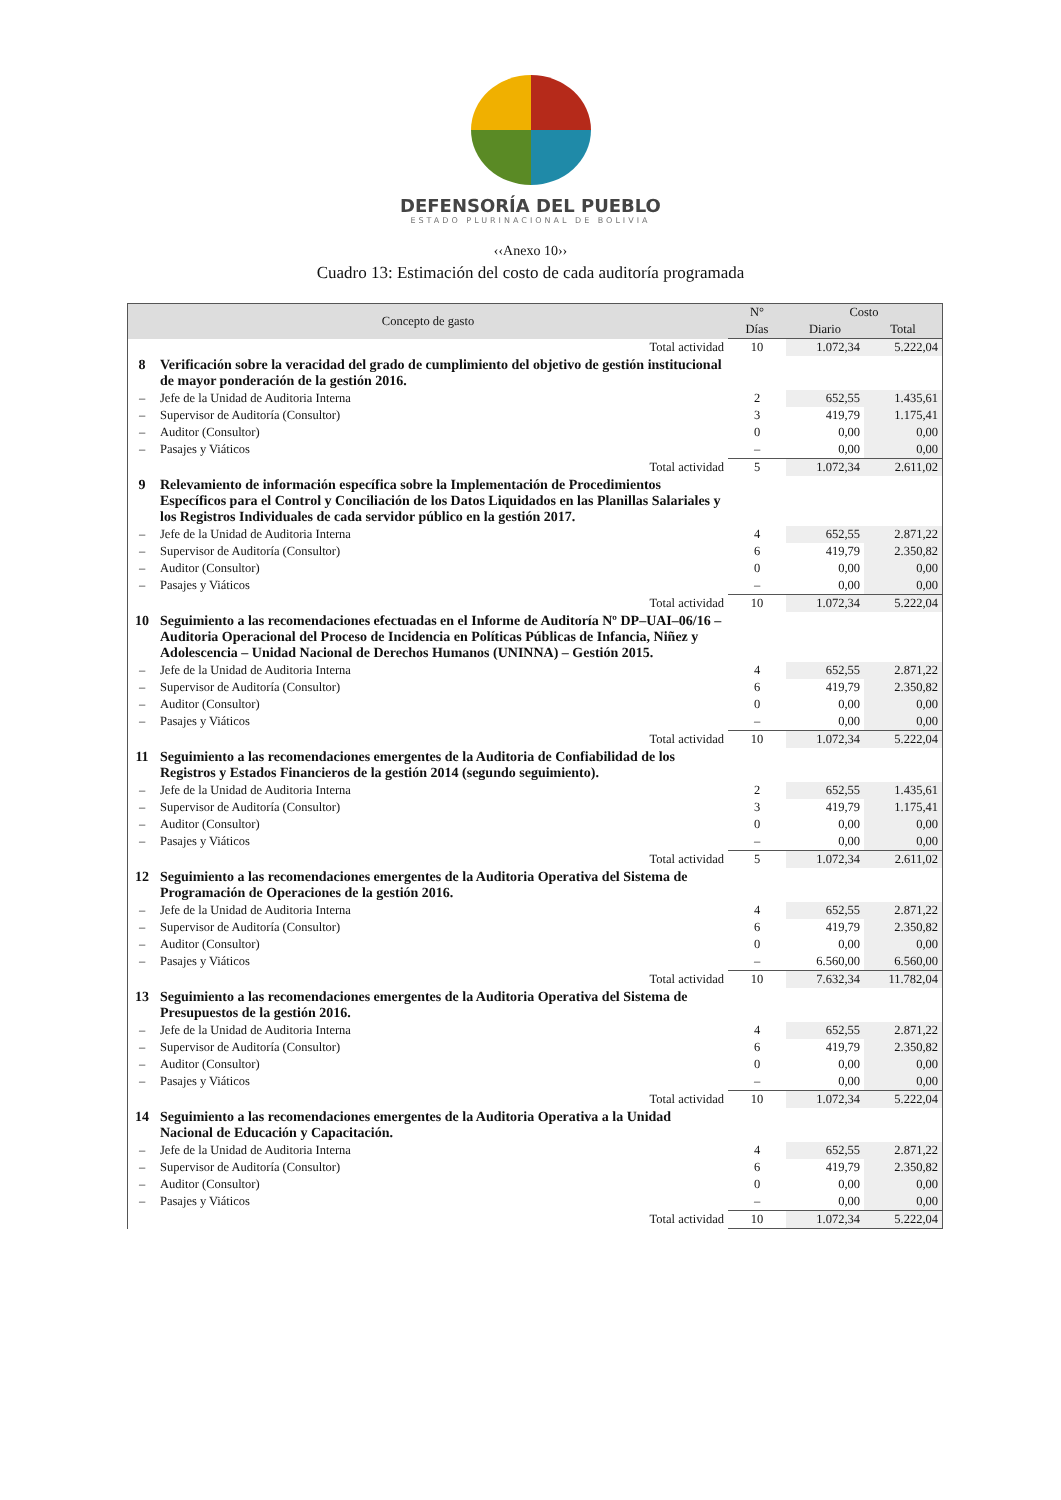DEFENSORÍA DEL PUEBLO
ESTADO PLURINACIONAL DE BOLIVIA
‹‹Anexo 10››
Cuadro 13: Estimación del costo de cada auditoría programada
| Concepto de gasto | | N° | Costo | |
| --- | --- | --- | --- | --- |
| | | Días | Diario | Total |
| | Total actividad | 10 | 1.072,34 | 5.222,04 |
| 8 | Verificación sobre la veracidad del grado de cumplimiento del objetivo de gestión institucional de mayor ponderación de la gestión 2016. | | | |
| – | Jefe de la Unidad de Auditoria Interna | 2 | 652,55 | 1.435,61 |
| – | Supervisor de Auditoría (Consultor) | 3 | 419,79 | 1.175,41 |
| – | Auditor (Consultor) | 0 | 0,00 | 0,00 |
| – | Pasajes y Viáticos | – | 0,00 | 0,00 |
| | Total actividad | 5 | 1.072,34 | 2.611,02 |
| 9 | Relevamiento de información específica sobre la Implementación de Procedimientos Específicos para el Control y Conciliación de los Datos Liquidados en las Planillas Salariales y los Registros Individuales de cada servidor público en la gestión 2017. | | | |
| – | Jefe de la Unidad de Auditoria Interna | 4 | 652,55 | 2.871,22 |
| – | Supervisor de Auditoría (Consultor) | 6 | 419,79 | 2.350,82 |
| – | Auditor (Consultor) | 0 | 0,00 | 0,00 |
| – | Pasajes y Viáticos | – | 0,00 | 0,00 |
| | Total actividad | 10 | 1.072,34 | 5.222,04 |
| 10 | Seguimiento a las recomendaciones efectuadas en el Informe de Auditoría Nº DP–UAI–06/16 – Auditoria Operacional del Proceso de Incidencia en Políticas Públicas de Infancia, Niñez y Adolescencia – Unidad Nacional de Derechos Humanos (UNINNA) – Gestión 2015. | | | |
| – | Jefe de la Unidad de Auditoria Interna | 4 | 652,55 | 2.871,22 |
| – | Supervisor de Auditoría (Consultor) | 6 | 419,79 | 2.350,82 |
| – | Auditor (Consultor) | 0 | 0,00 | 0,00 |
| – | Pasajes y Viáticos | – | 0,00 | 0,00 |
| | Total actividad | 10 | 1.072,34 | 5.222,04 |
| 11 | Seguimiento a las recomendaciones emergentes de la Auditoria de Confiabilidad de los Registros y Estados Financieros de la gestión 2014 (segundo seguimiento). | | | |
| – | Jefe de la Unidad de Auditoria Interna | 2 | 652,55 | 1.435,61 |
| – | Supervisor de Auditoría (Consultor) | 3 | 419,79 | 1.175,41 |
| – | Auditor (Consultor) | 0 | 0,00 | 0,00 |
| – | Pasajes y Viáticos | – | 0,00 | 0,00 |
| | Total actividad | 5 | 1.072,34 | 2.611,02 |
| 12 | Seguimiento a las recomendaciones emergentes de la Auditoria Operativa del Sistema de Programación de Operaciones de la gestión 2016. | | | |
| – | Jefe de la Unidad de Auditoria Interna | 4 | 652,55 | 2.871,22 |
| – | Supervisor de Auditoría (Consultor) | 6 | 419,79 | 2.350,82 |
| – | Auditor (Consultor) | 0 | 0,00 | 0,00 |
| – | Pasajes y Viáticos | – | 6.560,00 | 6.560,00 |
| | Total actividad | 10 | 7.632,34 | 11.782,04 |
| 13 | Seguimiento a las recomendaciones emergentes de la Auditoria Operativa del Sistema de Presupuestos de la gestión 2016. | | | |
| – | Jefe de la Unidad de Auditoria Interna | 4 | 652,55 | 2.871,22 |
| – | Supervisor de Auditoría (Consultor) | 6 | 419,79 | 2.350,82 |
| – | Auditor (Consultor) | 0 | 0,00 | 0,00 |
| – | Pasajes y Viáticos | – | 0,00 | 0,00 |
| | Total actividad | 10 | 1.072,34 | 5.222,04 |
| 14 | Seguimiento a las recomendaciones emergentes de la Auditoria Operativa a la Unidad Nacional de Educación y Capacitación. | | | |
| – | Jefe de la Unidad de Auditoria Interna | 4 | 652,55 | 2.871,22 |
| – | Supervisor de Auditoría (Consultor) | 6 | 419,79 | 2.350,82 |
| – | Auditor (Consultor) | 0 | 0,00 | 0,00 |
| – | Pasajes y Viáticos | – | 0,00 | 0,00 |
| | Total actividad | 10 | 1.072,34 | 5.222,04 |